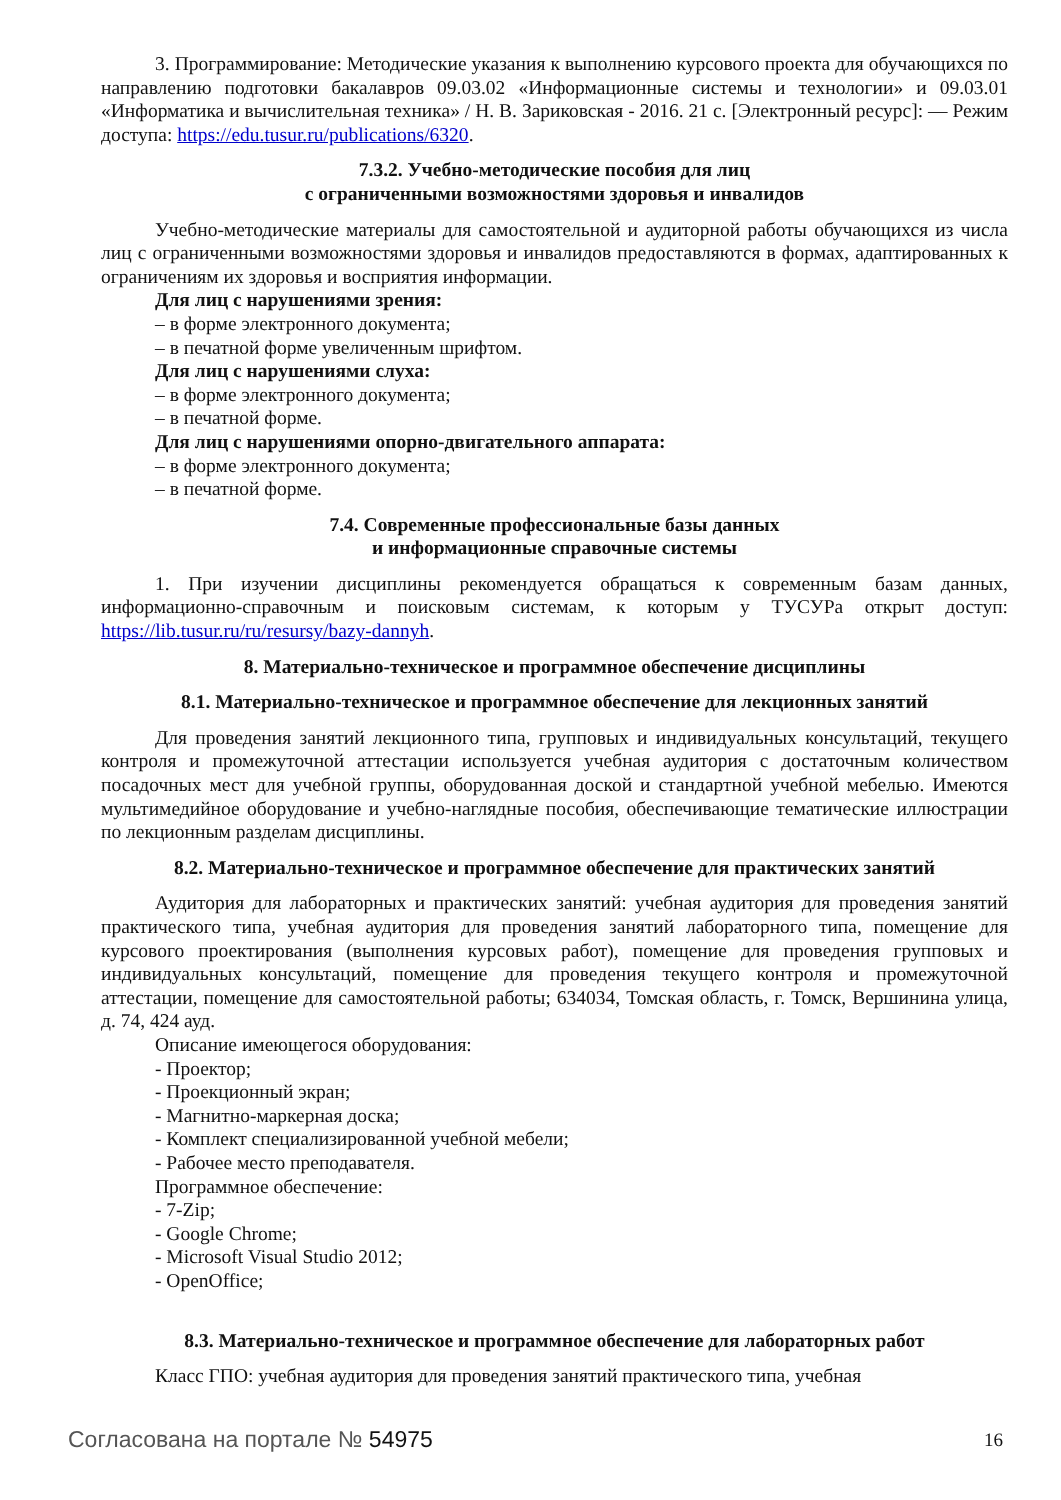3. Программирование: Методические указания к выполнению курсового проекта для обучающихся по направлению подготовки бакалавров 09.03.02 «Информационные системы и технологии» и 09.03.01 «Информатика и вычислительная техника» / Н. В. Зариковская - 2016. 21 с. [Электронный ресурс]: — Режим доступа: https://edu.tusur.ru/publications/6320.
7.3.2. Учебно-методические пособия для лиц
с ограниченными возможностями здоровья и инвалидов
Учебно-методические материалы для самостоятельной и аудиторной работы обучающихся из числа лиц с ограниченными возможностями здоровья и инвалидов предоставляются в формах, адаптированных к ограничениям их здоровья и восприятия информации.
Для лиц с нарушениями зрения:
– в форме электронного документа;
– в печатной форме увеличенным шрифтом.
Для лиц с нарушениями слуха:
– в форме электронного документа;
– в печатной форме.
Для лиц с нарушениями опорно-двигательного аппарата:
– в форме электронного документа;
– в печатной форме.
7.4. Современные профессиональные базы данных
и информационные справочные системы
1. При изучении дисциплины рекомендуется обращаться к современным базам данных, информационно-справочным и поисковым системам, к которым у ТУСУРа открыт доступ: https://lib.tusur.ru/ru/resursy/bazy-dannyh.
8. Материально-техническое и программное обеспечение дисциплины
8.1. Материально-техническое и программное обеспечение для лекционных занятий
Для проведения занятий лекционного типа, групповых и индивидуальных консультаций, текущего контроля и промежуточной аттестации используется учебная аудитория с достаточным количеством посадочных мест для учебной группы, оборудованная доской и стандартной учебной мебелью. Имеются мультимедийное оборудование и учебно-наглядные пособия, обеспечивающие тематические иллюстрации по лекционным разделам дисциплины.
8.2. Материально-техническое и программное обеспечение для практических занятий
Аудитория для лабораторных и практических занятий: учебная аудитория для проведения занятий практического типа, учебная аудитория для проведения занятий лабораторного типа, помещение для курсового проектирования (выполнения курсовых работ), помещение для проведения групповых и индивидуальных консультаций, помещение для проведения текущего контроля и промежуточной аттестации, помещение для самостоятельной работы; 634034, Томская область, г. Томск, Вершинина улица, д. 74, 424 ауд.
Описание имеющегося оборудования:
- Проектор;
- Проекционный экран;
- Магнитно-маркерная доска;
- Комплект специализированной учебной мебели;
- Рабочее место преподавателя.
Программное обеспечение:
- 7-Zip;
- Google Chrome;
- Microsoft Visual Studio 2012;
- OpenOffice;
8.3. Материально-техническое и программное обеспечение для лабораторных работ
Класс ГПО: учебная аудитория для проведения занятий практического типа, учебная
Согласована на портале № 54975 16